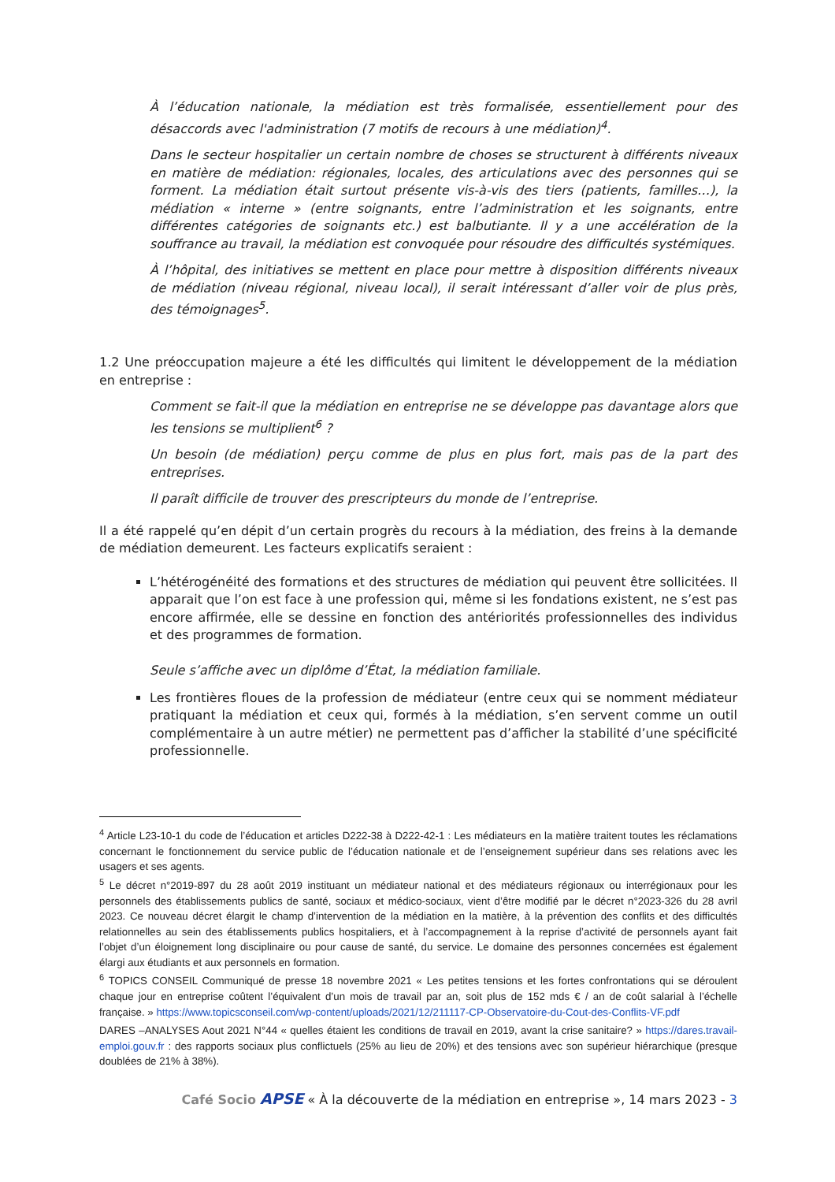À l’éducation nationale, la médiation est très formalisée, essentiellement pour des désaccords avec l'administration (7 motifs de recours à une médiation)<sup>4</sup>.
Dans le secteur hospitalier un certain nombre de choses se structurent à différents niveaux en matière de médiation: régionales, locales, des articulations avec des personnes qui se forment. La médiation était surtout présente vis-à-vis des tiers (patients, familles…), la médiation « interne » (entre soignants, entre l’administration et les soignants, entre différentes catégories de soignants etc.) est balbutiante. Il y a une accélération de la souffrance au travail, la médiation est convoquée pour résoudre des difficultés systémiques.
À l’hôpital, des initiatives se mettent en place pour mettre à disposition différents niveaux de médiation (niveau régional, niveau local), il serait intéressant d’aller voir de plus près, des témoignages<sup>5</sup>.
1.2 Une préoccupation majeure a été les difficultés qui limitent le développement de la médiation en entreprise :
Comment se fait-il que la médiation en entreprise ne se développe pas davantage alors que les tensions se multiplient<sup>6</sup> ?
Un besoin (de médiation) perçu comme de plus en plus fort, mais pas de la part des entreprises.
Il paraît difficile de trouver des prescripteurs du monde de l’entreprise.
Il a été rappelé qu’en dépit d’un certain progrès du recours à la médiation, des freins à la demande de médiation demeurent. Les facteurs explicatifs seraient :
L’hétérogénéité des formations et des structures de médiation qui peuvent être sollicitées. Il apparait que l’on est face à une profession qui, même si les fondations existent, ne s’est pas encore affirmée, elle se dessine en fonction des antériorités professionnelles des individus et des programmes de formation.
Seule s’affiche avec un diplôme d’État, la médiation familiale.
Les frontières floues de la profession de médiateur (entre ceux qui se nomment médiateur pratiquant la médiation et ceux qui, formés à la médiation, s’en servent comme un outil complémentaire à un autre métier) ne permettent pas d’afficher la stabilité d’une spécificité professionnelle.
<sup>4</sup> Article L23-10-1 du code de l’éducation et articles D222-38 à D222-42-1 : Les médiateurs en la matière traitent toutes les réclamations concernant le fonctionnement du service public de l’éducation nationale et de l’enseignement supérieur dans ses relations avec les usagers et ses agents.
<sup>5</sup> Le décret n°2019-897 du 28 août 2019 instituant un médiateur national et des médiateurs régionaux ou interrégionaux pour les personnels des établissements publics de santé, sociaux et médico-sociaux, vient d’être modifié par le décret n°2023-326 du 28 avril 2023. Ce nouveau décret élargit le champ d’intervention de la médiation en la matière, à la prévention des conflits et des difficultés relationnelles au sein des établissements publics hospitaliers, et à l’accompagnement à la reprise d’activité de personnels ayant fait l’objet d’un éloignement long disciplinaire ou pour cause de santé, du service. Le domaine des personnes concernées est également élargi aux étudiants et aux personnels en formation.
<sup>6</sup> TOPICS CONSEIL Communiqué de presse 18 novembre 2021 « Les petites tensions et les fortes confrontations qui se déroulent chaque jour en entreprise coûtent l’équivalent d’un mois de travail par an, soit plus de 152 mds € / an de coût salarial à l’échelle française. » https://www.topicsconseil.com/wp-content/uploads/2021/12/211117-CP-Observatoire-du-Cout-des-Conflits-VF.pdf
DARES –ANALYSES Aout 2021 N°44 « quelles étaient les conditions de travail en 2019, avant la crise sanitaire? » https://dares.travail-emploi.gouv.fr : des rapports sociaux plus conflictuels (25% au lieu de 20%) et des tensions avec son supérieur hiérarchique (presque doublées de 21% à 38%).
Café Socio APSE « À la découverte de la médiation en entreprise », 14 mars 2023 - 3